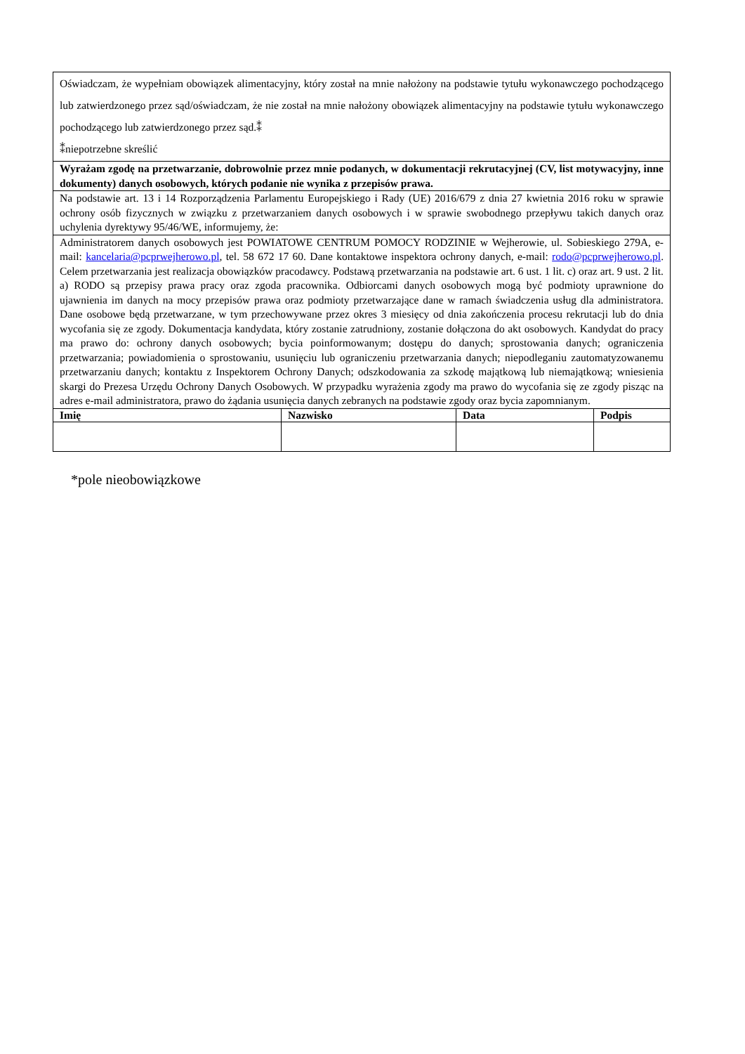| Oświadczam, że wypełniam obowiązek alimentacyjny, który został na mnie nałożony na podstawie tytułu wykonawczego pochodzącego lub zatwierdzonego przez sąd/oświadczam, że nie został na mnie nałożony obowiązek alimentacyjny na podstawie tytułu wykonawczego pochodzącego lub zatwierdzonego przez sąd.⁑ ⁑niepotrzebne skreślić | | | |
| Wyrażam zgodę na przetwarzanie, dobrowolnie przez mnie podanych, w dokumentacji rekrutacyjnej (CV, list motywacyjny, inne dokumenty) danych osobowych, których podanie nie wynika z przepisów prawa. | | | |
| Na podstawie art. 13 i 14 Rozporządzenia Parlamentu Europejskiego i Rady (UE) 2016/679 z dnia 27 kwietnia 2016 roku w sprawie ochrony osób fizycznych w związku z przetwarzaniem danych osobowych i w sprawie swobodnego przepływu takich danych oraz uchylenia dyrektywy 95/46/WE, informujemy, że: | | | |
| Administratorem danych osobowych jest POWIATOWE CENTRUM POMOCY RODZINIE w Wejherowie, ul. Sobieskiego 279A, e-mail: kancelaria@pcprwejherowo.pl , tel. 58 672 17 60. Dane kontaktowe inspektora ochrony danych, e-mail: rodo@pcprwejherowo.pl . Celem przetwarzania jest realizacja obowiązków pracodawcy. Podstawą przetwarzania na podstawie art. 6 ust. 1 lit. c) oraz art. 9 ust. 2 lit. a) RODO są przepisy prawa pracy oraz zgoda pracownika. Odbiorcami danych osobowych mogą być podmioty uprawnione do ujawnienia im danych na mocy przepisów prawa oraz podmioty przetwarzające dane w ramach świadczenia usług dla administratora. Dane osobowe będą przetwarzane, w tym przechowywane przez okres 3 miesięcy od dnia zakończenia procesu rekrutacji lub do dnia wycofania się ze zgody. Dokumentacja kandydata, który zostanie zatrudniony, zostanie dołączona do akt osobowych. Kandydat do pracy ma prawo do: ochrony danych osobowych; bycia poinformowanym; dostępu do danych; sprostowania danych; ograniczenia przetwarzania; powiadomienia o sprostowaniu, usunięciu lub ograniczeniu przetwarzania danych; niepodleganiu zautomatyzowanemu przetwarzaniu danych; kontaktu z Inspektorem Ochrony Danych; odszkodowania za szkodę majątkową lub niemajątkową; wniesienia skargi do Prezesa Urzędu Ochrony Danych Osobowych. W przypadku wyrażenia zgody ma prawo do wycofania się ze zgody pisząc na adres e-mail administratora, prawo do żądania usunięcia danych zebranych na podstawie zgody oraz bycia zapomnianym. | | | |
| Imię | Nazwisko | Data | Podpis |
*pole nieobowiązkowe